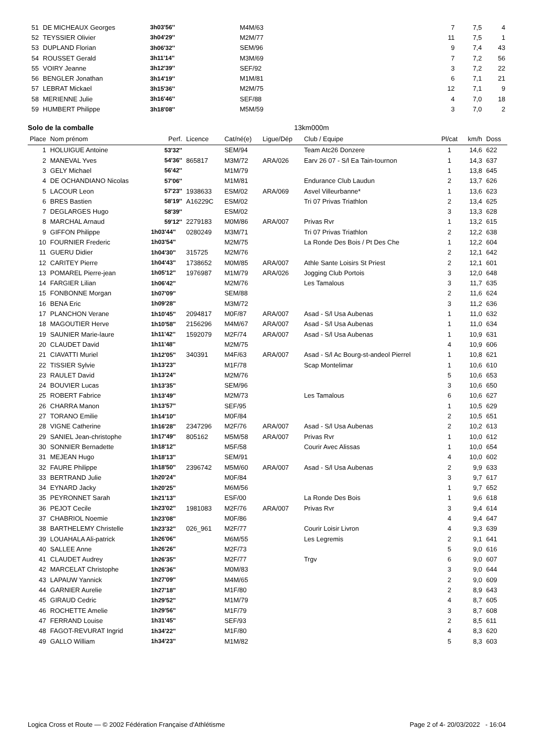| 51 | DE MICHEAUX Georges | 3h03'56'' | M4M/63 | 7 | 7,5 | 4 |
| 52 | TEYSSIER Olivier | 3h04'29'' | M2M/77 | 11 | 7,5 | 1 |
| 53 | DUPLAND Florian | 3h06'32'' | SEM/96 | 9 | 7,4 | 43 |
| 54 | ROUSSET Gerald | 3h11'14'' | M3M/69 | 7 | 7,2 | 56 |
| 55 | VOIRY Jeanne | 3h12'39'' | SEF/92 | 3 | 7,2 | 22 |
| 56 | BENGLER Jonathan | 3h14'19'' | M1M/81 | 6 | 7,1 | 21 |
| 57 | LEBRAT Mickael | 3h15'36'' | M2M/75 | 12 | 7,1 | 9 |
| 58 | MERIENNE Julie | 3h16'46'' | SEF/88 | 4 | 7,0 | 18 |
| 59 | HUMBERT Philippe | 3h18'08'' | M5M/59 | 3 | 7,0 | 2 |
Solo de la comballe 13km000m
| Place | Nom prénom | Perf. | Licence | Cat/né(e) | Ligue/Dép | Club / Equipe | Pl/cat | km/h | Doss |
| --- | --- | --- | --- | --- | --- | --- | --- | --- | --- |
| 1 | HOLUIGUE Antoine | 53'32'' | | SEM/94 | | Team Atc26 Donzere | 1 | 14,6 | 622 |
| 2 | MANEVAL Yves | 54'36'' | 865817 | M3M/72 | ARA/026 | Earv 26 07 - S/l Ea Tain-tournon | 1 | 14,3 | 637 |
| 3 | GELY Michael | 56'42'' | | M1M/79 | | | 1 | 13,8 | 645 |
| 4 | DE OCHANDIANO Nicolas | 57'06'' | | M1M/81 | | Endurance Club Laudun | 2 | 13,7 | 626 |
| 5 | LACOUR Leon | 57'23'' | 1938633 | ESM/02 | ARA/069 | Asvel Villeurbanne* | 1 | 13,6 | 623 |
| 6 | BRES Bastien | 58'19'' | A16229C | ESM/02 | | Tri 07 Privas Triathlon | 2 | 13,4 | 625 |
| 7 | DEGLARGES Hugo | 58'39'' | | ESM/02 | | | 3 | 13,3 | 628 |
| 8 | MARCHAL Arnaud | 59'12'' | 2279183 | M0M/86 | ARA/007 | Privas Rvr | 1 | 13,2 | 615 |
| 9 | GIFFON Philippe | 1h03'44'' | 0280249 | M3M/71 | | Tri 07 Privas Triathlon | 2 | 12,2 | 638 |
| 10 | FOURNIER Frederic | 1h03'54'' | | M2M/75 | | La Ronde Des Bois / Pt Des Che | 1 | 12,2 | 604 |
| 11 | GUERU Didier | 1h04'30'' | 315725 | M2M/76 | | | 2 | 12,1 | 642 |
| 12 | CARITEY Pierre | 1h04'43'' | 1738652 | M0M/85 | ARA/007 | Athle Sante Loisirs St Priest | 2 | 12,1 | 601 |
| 13 | POMAREL Pierre-jean | 1h05'12'' | 1976987 | M1M/79 | ARA/026 | Jogging Club Portois | 3 | 12,0 | 648 |
| 14 | FARGIER Lilian | 1h06'42'' | | M2M/76 | | Les Tamalous | 3 | 11,7 | 635 |
| 15 | FONBONNE Morgan | 1h07'09'' | | SEM/88 | | | 2 | 11,6 | 624 |
| 16 | BENA Eric | 1h09'28'' | | M3M/72 | | | 3 | 11,2 | 636 |
| 17 | PLANCHON Verane | 1h10'45'' | 2094817 | M0F/87 | ARA/007 | Asad - S/l Usa Aubenas | 1 | 11,0 | 632 |
| 18 | MAGOUTIER Herve | 1h10'58'' | 2156296 | M4M/67 | ARA/007 | Asad - S/l Usa Aubenas | 1 | 11,0 | 634 |
| 19 | SAUNIER Marie-laure | 1h11'42'' | 1592079 | M2F/74 | ARA/007 | Asad - S/l Usa Aubenas | 1 | 10,9 | 631 |
| 20 | CLAUDET David | 1h11'48'' | | M2M/75 | | | 4 | 10,9 | 606 |
| 21 | CIAVATTI Muriel | 1h12'05'' | 340391 | M4F/63 | ARA/007 | Asad - S/l Ac Bourg-st-andeol Pierrel | 1 | 10,8 | 621 |
| 22 | TISSIER Sylvie | 1h13'23'' | | M1F/78 | | Scap Montelimar | 1 | 10,6 | 610 |
| 23 | RAULET David | 1h13'24'' | | M2M/76 | | | 5 | 10,6 | 653 |
| 24 | BOUVIER Lucas | 1h13'35'' | | SEM/96 | | | 3 | 10,6 | 650 |
| 25 | ROBERT Fabrice | 1h13'49'' | | M2M/73 | | Les Tamalous | 6 | 10,6 | 627 |
| 26 | CHARRA Manon | 1h13'57'' | | SEF/95 | | | 1 | 10,5 | 629 |
| 27 | TORANO Emilie | 1h14'10'' | | M0F/84 | | | 2 | 10,5 | 651 |
| 28 | VIGNE Catherine | 1h16'28'' | 2347296 | M2F/76 | ARA/007 | Asad - S/l Usa Aubenas | 2 | 10,2 | 613 |
| 29 | SANIEL Jean-christophe | 1h17'49'' | 805162 | M5M/58 | ARA/007 | Privas Rvr | 1 | 10,0 | 612 |
| 30 | SONNIER Bernadette | 1h18'12'' | | M5F/58 | | Courir Avec Alissas | 1 | 10,0 | 654 |
| 31 | MEJEAN Hugo | 1h18'13'' | | SEM/91 | | | 4 | 10,0 | 602 |
| 32 | FAURE Philippe | 1h18'50'' | 2396742 | M5M/60 | ARA/007 | Asad - S/l Usa Aubenas | 2 | 9,9 | 633 |
| 33 | BERTRAND Julie | 1h20'24'' | | M0F/84 | | | 3 | 9,7 | 617 |
| 34 | EYNARD Jacky | 1h20'25'' | | M6M/56 | | | 1 | 9,7 | 652 |
| 35 | PEYRONNET Sarah | 1h21'13'' | | ESF/00 | | La Ronde Des Bois | 1 | 9,6 | 618 |
| 36 | PEJOT Cecile | 1h23'02'' | 1981083 | M2F/76 | ARA/007 | Privas Rvr | 3 | 9,4 | 614 |
| 37 | CHABRIOL Noemie | 1h23'08'' | | M0F/86 | | | 4 | 9,4 | 647 |
| 38 | BARTHELEMY Christelle | 1h23'32'' | 026_961 | M2F/77 | | Courir Loisir Livron | 4 | 9,3 | 639 |
| 39 | LOUAHALA Ali-patrick | 1h26'06'' | | M6M/55 | | Les Legremis | 2 | 9,1 | 641 |
| 40 | SALLEE Anne | 1h26'26'' | | M2F/73 | | | 5 | 9,0 | 616 |
| 41 | CLAUDET Audrey | 1h26'35'' | | M2F/77 | | Trgv | 6 | 9,0 | 607 |
| 42 | MARCELAT Christophe | 1h26'36'' | | M0M/83 | | | 3 | 9,0 | 644 |
| 43 | LAPAUW Yannick | 1h27'09'' | | M4M/65 | | | 2 | 9,0 | 609 |
| 44 | GARNIER Aurelie | 1h27'18'' | | M1F/80 | | | 2 | 8,9 | 643 |
| 45 | GIRAUD Cedric | 1h29'52'' | | M1M/79 | | | 4 | 8,7 | 605 |
| 46 | ROCHETTE Amelie | 1h29'56'' | | M1F/79 | | | 3 | 8,7 | 608 |
| 47 | FERRAND Louise | 1h31'45'' | | SEF/93 | | | 2 | 8,5 | 611 |
| 48 | FAGOT-REVURAT Ingrid | 1h34'22'' | | M1F/80 | | | 4 | 8,3 | 620 |
| 49 | GALLO William | 1h34'23'' | | M1M/82 | | | 5 | 8,3 | 603 |
Logica Cross et Route — © 2002 Fédération Française d'Athlétisme Page 2 of 4- 20/03/2022 - 16:04